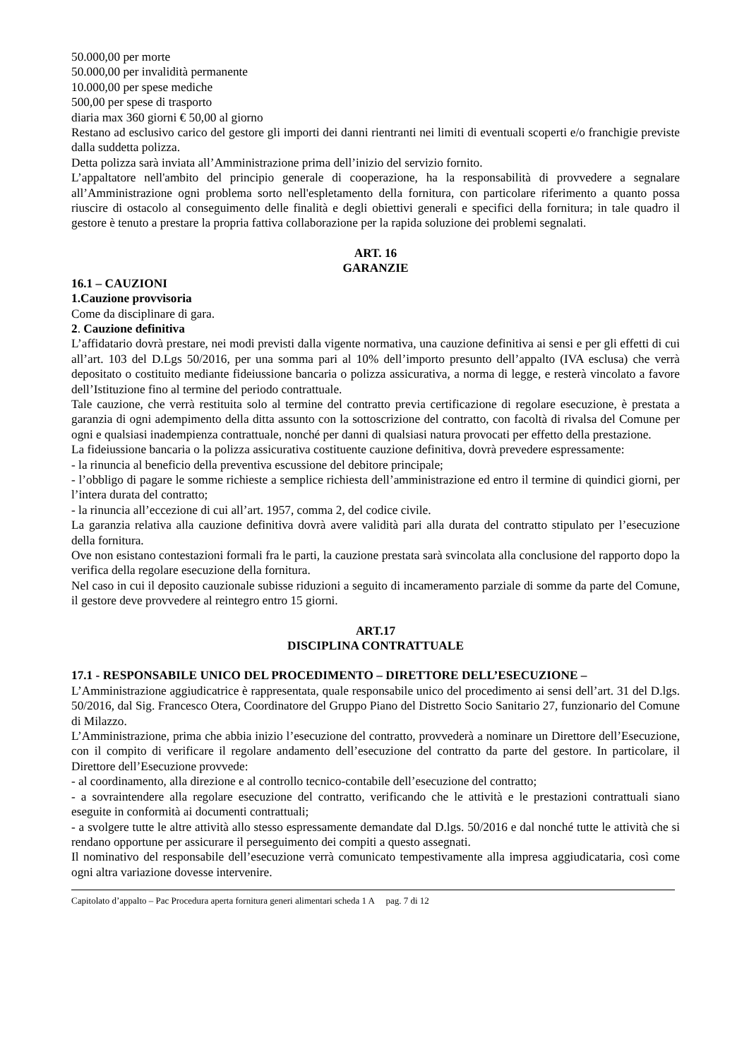50.000,00 per morte
50.000,00 per invalidità permanente
10.000,00 per spese mediche
500,00 per spese di trasporto
diaria max 360 giorni € 50,00 al giorno
Restano ad esclusivo carico del gestore gli importi dei danni rientranti nei limiti di eventuali scoperti e/o franchigie previste dalla suddetta polizza.
Detta polizza sarà inviata all’Amministrazione prima dell’inizio del servizio fornito.
L’appaltatore nell'ambito del principio generale di cooperazione, ha la responsabilità di provvedere a segnalare all’Amministrazione ogni problema sorto nell'espletamento della fornitura, con particolare riferimento a quanto possa riuscire di ostacolo al conseguimento delle finalità e degli obiettivi generali e specifici della fornitura; in tale quadro il gestore è tenuto a prestare la propria fattiva collaborazione per la rapida soluzione dei problemi segnalati.
ART. 16
GARANZIE
16.1 – CAUZIONI
1.Cauzione provvisoria
Come da disciplinare di gara.
2. Cauzione definitiva
L’affidatario dovrà prestare, nei modi previsti dalla vigente normativa, una cauzione definitiva ai sensi e per gli effetti di cui all’art. 103 del D.Lgs 50/2016, per una somma pari al 10% dell’importo presunto dell’appalto (IVA esclusa) che verrà depositato o costituito mediante fideiussione bancaria o polizza assicurativa, a norma di legge, e resterà vincolato a favore dell’Istituzione fino al termine del periodo contrattuale.
Tale cauzione, che verrà restituita solo al termine del contratto previa certificazione di regolare esecuzione, è prestata a garanzia di ogni adempimento della ditta assunto con la sottoscrizione del contratto, con facoltà di rivalsa del Comune per ogni e qualsiasi inadempienza contrattuale, nonché per danni di qualsiasi natura provocati per effetto della prestazione.
La fideiussione bancaria o la polizza assicurativa costituente cauzione definitiva, dovrà prevedere espressamente:
- la rinuncia al beneficio della preventiva escussione del debitore principale;
- l’obbligo di pagare le somme richieste a semplice richiesta dell’amministrazione ed entro il termine di quindici giorni, per l’intera durata del contratto;
- la rinuncia all’eccezione di cui all’art. 1957, comma 2, del codice civile.
La garanzia relativa alla cauzione definitiva dovrà avere validità pari alla durata del contratto stipulato per l’esecuzione della fornitura.
Ove non esistano contestazioni formali fra le parti, la cauzione prestata sarà svincolata alla conclusione del rapporto dopo la verifica della regolare esecuzione della fornitura.
Nel caso in cui il deposito cauzionale subisse riduzioni a seguito di incameramento parziale di somme da parte del Comune, il gestore deve provvedere al reintegro entro 15 giorni.
ART.17
DISCIPLINA CONTRATTUALE
17.1 - RESPONSABILE UNICO DEL PROCEDIMENTO – DIRETTORE DELL’ESECUZIONE –
L’Amministrazione aggiudicatrice è rappresentata, quale responsabile unico del procedimento ai sensi dell’art. 31 del D.lgs. 50/2016, dal Sig. Francesco Otera, Coordinatore del Gruppo Piano del Distretto Socio Sanitario 27, funzionario del Comune di Milazzo.
L’Amministrazione, prima che abbia inizio l’esecuzione del contratto, provvederà a nominare un Direttore dell’Esecuzione, con il compito di verificare il regolare andamento dell’esecuzione del contratto da parte del gestore. In particolare, il Direttore dell’Esecuzione provvede:
- al coordinamento, alla direzione e al controllo tecnico-contabile dell’esecuzione del contratto;
- a sovraintendere alla regolare esecuzione del contratto, verificando che le attività e le prestazioni contrattuali siano eseguite in conformità ai documenti contrattuali;
- a svolgere tutte le altre attività allo stesso espressamente demandate dal D.lgs. 50/2016 e dal nonché tutte le attività che si rendano opportune per assicurare il perseguimento dei compiti a questo assegnati.
Il nominativo del responsabile dell’esecuzione verrà comunicato tempestivamente alla impresa aggiudicataria, così come ogni altra variazione dovesse intervenire.
Capitolato d’appalto – Pac Procedura aperta fornitura generi alimentari scheda 1 A pag. 7 di 12